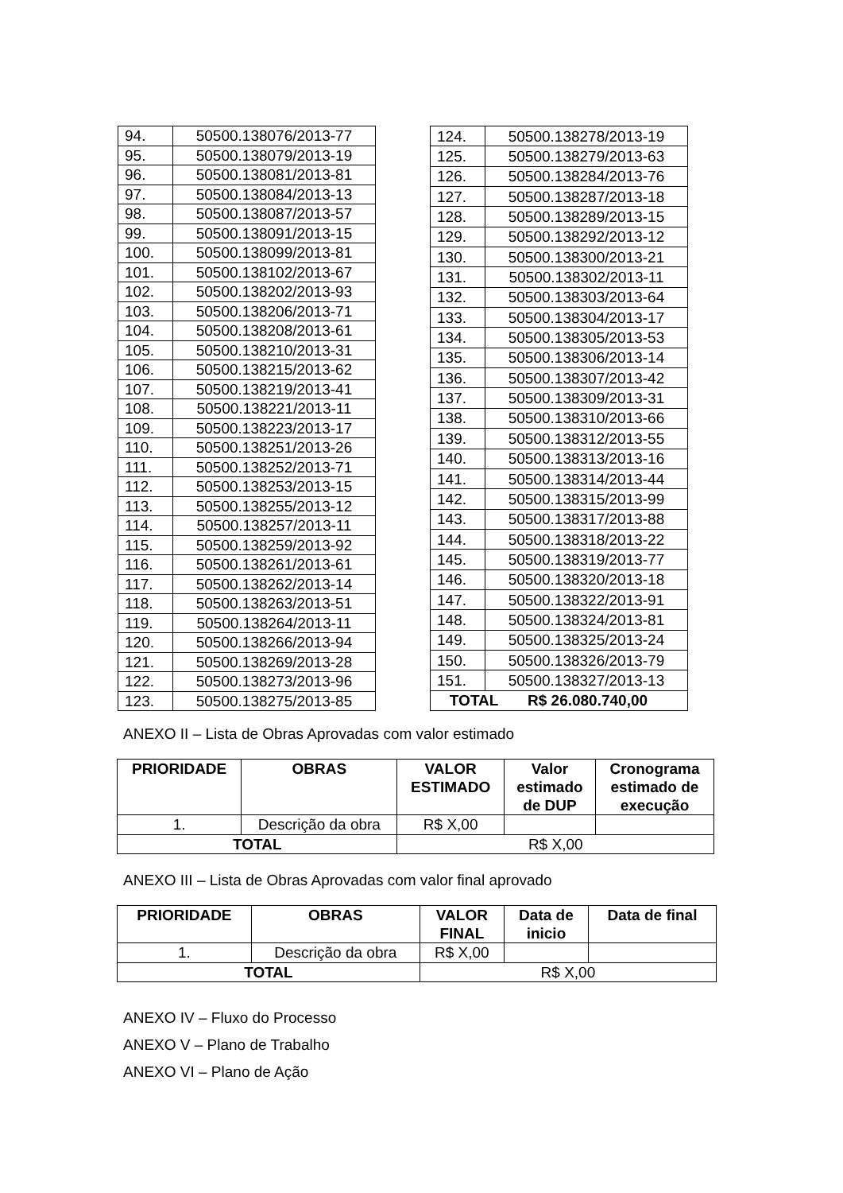| 94. | 50500.138076/2013-77 |
| 95. | 50500.138079/2013-19 |
| 96. | 50500.138081/2013-81 |
| 97. | 50500.138084/2013-13 |
| 98. | 50500.138087/2013-57 |
| 99. | 50500.138091/2013-15 |
| 100. | 50500.138099/2013-81 |
| 101. | 50500.138102/2013-67 |
| 102. | 50500.138202/2013-93 |
| 103. | 50500.138206/2013-71 |
| 104. | 50500.138208/2013-61 |
| 105. | 50500.138210/2013-31 |
| 106. | 50500.138215/2013-62 |
| 107. | 50500.138219/2013-41 |
| 108. | 50500.138221/2013-11 |
| 109. | 50500.138223/2013-17 |
| 110. | 50500.138251/2013-26 |
| 111. | 50500.138252/2013-71 |
| 112. | 50500.138253/2013-15 |
| 113. | 50500.138255/2013-12 |
| 114. | 50500.138257/2013-11 |
| 115. | 50500.138259/2013-92 |
| 116. | 50500.138261/2013-61 |
| 117. | 50500.138262/2013-14 |
| 118. | 50500.138263/2013-51 |
| 119. | 50500.138264/2013-11 |
| 120. | 50500.138266/2013-94 |
| 121. | 50500.138269/2013-28 |
| 122. | 50500.138273/2013-96 |
| 123. | 50500.138275/2013-85 |
| 124. | 50500.138278/2013-19 |
| 125. | 50500.138279/2013-63 |
| 126. | 50500.138284/2013-76 |
| 127. | 50500.138287/2013-18 |
| 128. | 50500.138289/2013-15 |
| 129. | 50500.138292/2013-12 |
| 130. | 50500.138300/2013-21 |
| 131. | 50500.138302/2013-11 |
| 132. | 50500.138303/2013-64 |
| 133. | 50500.138304/2013-17 |
| 134. | 50500.138305/2013-53 |
| 135. | 50500.138306/2013-14 |
| 136. | 50500.138307/2013-42 |
| 137. | 50500.138309/2013-31 |
| 138. | 50500.138310/2013-66 |
| 139. | 50500.138312/2013-55 |
| 140. | 50500.138313/2013-16 |
| 141. | 50500.138314/2013-44 |
| 142. | 50500.138315/2013-99 |
| 143. | 50500.138317/2013-88 |
| 144. | 50500.138318/2013-22 |
| 145. | 50500.138319/2013-77 |
| 146. | 50500.138320/2013-18 |
| 147. | 50500.138322/2013-91 |
| 148. | 50500.138324/2013-81 |
| 149. | 50500.138325/2013-24 |
| 150. | 50500.138326/2013-79 |
| 151. | 50500.138327/2013-13 |
| TOTAL R$ 26.080.740,00 | |
ANEXO II – Lista de Obras Aprovadas com valor estimado
| PRIORIDADE | OBRAS | VALOR ESTIMADO | Valor estimado de DUP | Cronograma estimado de execução |
| --- | --- | --- | --- | --- |
| 1. | Descrição da obra | R$ X,00 | | |
| TOTAL | | R$ X,00 | | |
ANEXO III – Lista de Obras Aprovadas com valor final aprovado
| PRIORIDADE | OBRAS | VALOR FINAL | Data de inicio | Data de final |
| --- | --- | --- | --- | --- |
| 1. | Descrição da obra | R$ X,00 | | |
| TOTAL | | R$ X,00 | | |
ANEXO IV – Fluxo do Processo
ANEXO V – Plano de Trabalho
ANEXO VI – Plano de Ação